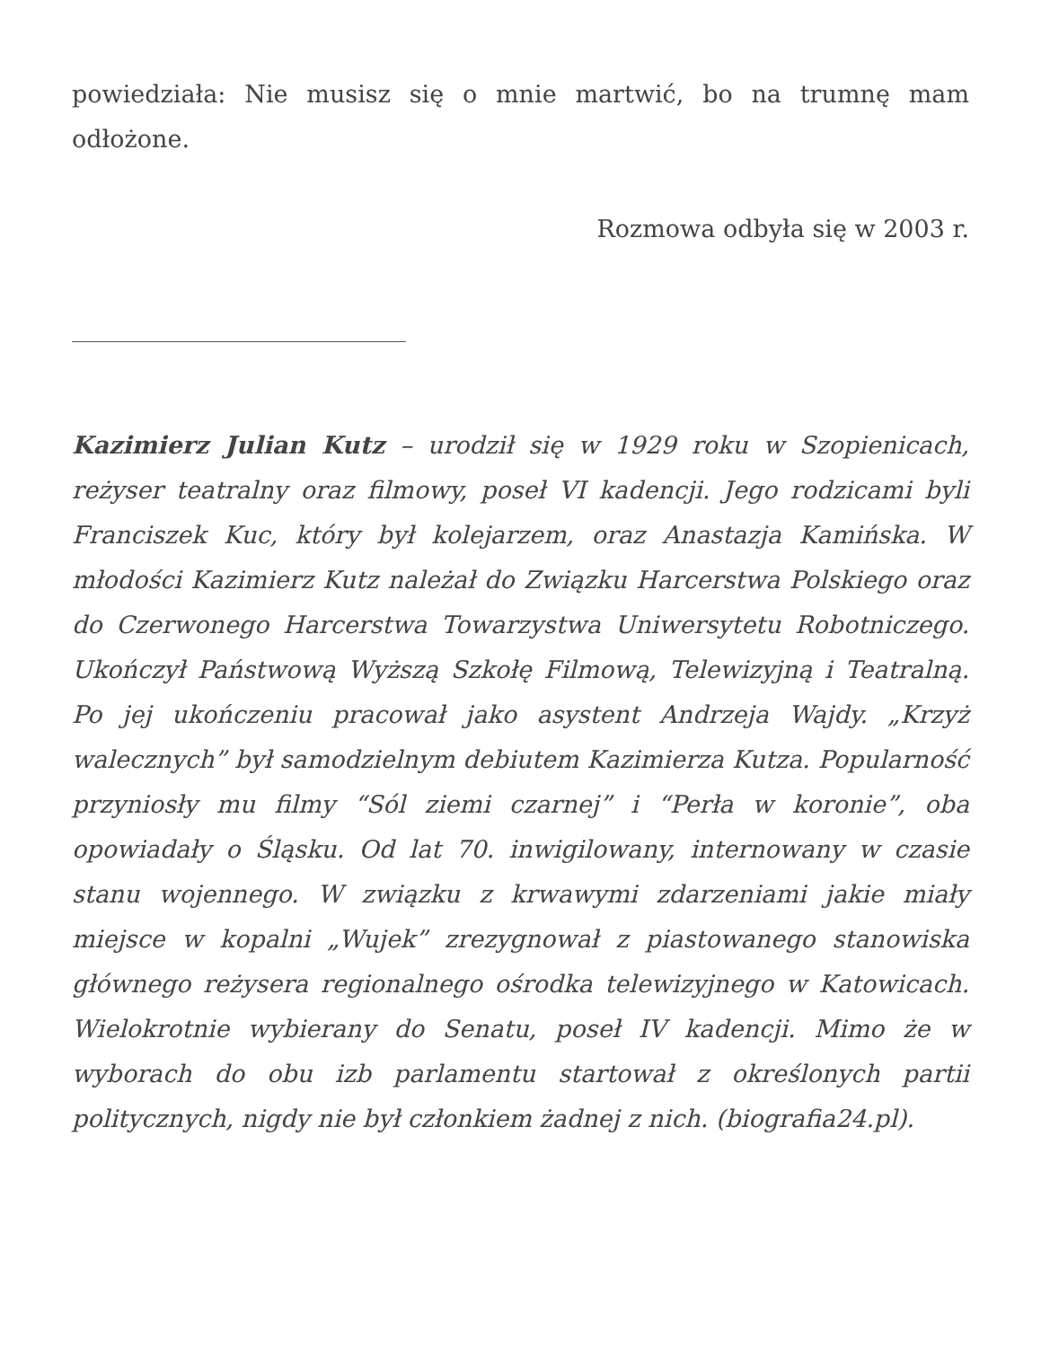powiedziała: Nie musisz się o mnie martwić, bo na trumnę mam odłożone.
Rozmowa odbyła się w 2003 r.
Kazimierz Julian Kutz – urodził się w 1929 roku w Szopienicach, reżyser teatralny oraz filmowy, poseł VI kadencji. Jego rodzicami byli Franciszek Kuc, który był kolejarzem, oraz Anastazja Kamińska. W młodości Kazimierz Kutz należał do Związku Harcerstwa Polskiego oraz do Czerwonego Harcerstwa Towarzystwa Uniwersytetu Robotniczego. Ukończył Państwową Wyższą Szkołę Filmową, Telewizyjną i Teatralną. Po jej ukończeniu pracował jako asystent Andrzeja Wajdy. „Krzyż walecznych” był samodzielnym debiutem Kazimierza Kutza. Popularność przyniosły mu filmy “Sól ziemi czarnej” i “Perła w koronie”, oba opowiadały o Śląsku. Od lat 70. inwigilowany, internowany w czasie stanu wojennego. W związku z krwawymi zdarzeniami jakie miały miejsce w kopalni „Wujek” zrezygnował z piastowanego stanowiska głównego reżysera regionalnego ośrodka telewizyjnego w Katowicach. Wielokrotnie wybierany do Senatu, poseł IV kadencji. Mimo że w wyborach do obu izb parlamentu startował z określonych partii politycznych, nigdy nie był członkiem żadnej z nich. (biografia24.pl).